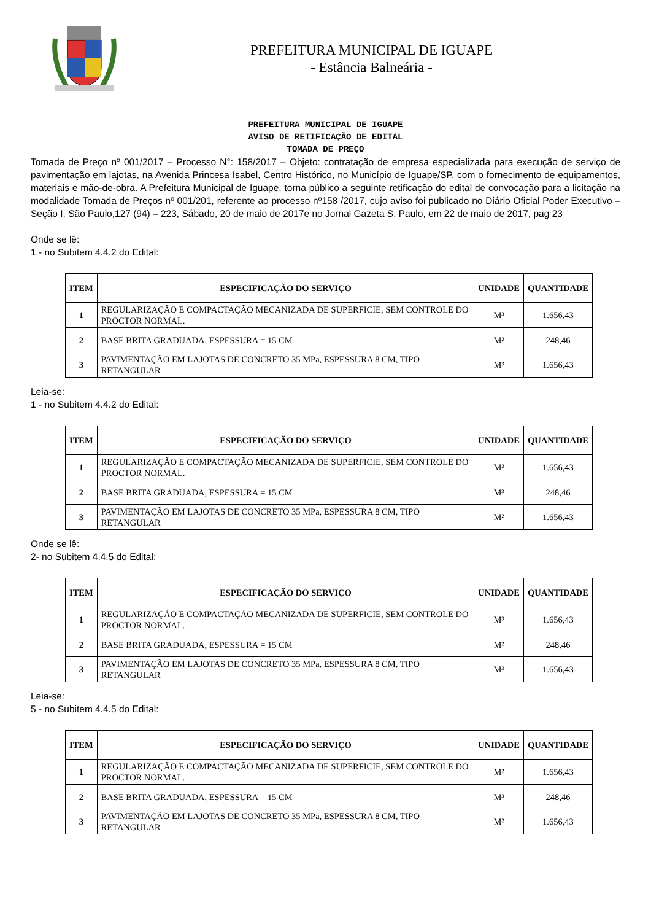PREFEITURA MUNICIPAL DE IGUAPE
- Estância Balneária -
PREFEITURA MUNICIPAL DE IGUAPE
AVISO DE RETIFICAÇÃO DE EDITAL
TOMADA DE PREÇO
Tomada de Preço nº 001/2017 – Processo N°: 158/2017 – Objeto: contratação de empresa especializada para execução de serviço de pavimentação em lajotas, na Avenida Princesa Isabel, Centro Histórico, no Município de Iguape/SP, com o fornecimento de equipamentos, materiais e mão-de-obra. A Prefeitura Municipal de Iguape, torna público a seguinte retificação do edital de convocação para a licitação na modalidade Tomada de Preços nº 001/201, referente ao processo nº158 /2017, cujo aviso foi publicado no Diário Oficial Poder Executivo – Seção I, São Paulo,127 (94) – 223, Sábado, 20 de maio de 2017e no Jornal Gazeta S. Paulo, em 22 de maio de 2017, pag 23
Onde se lê:
1 - no Subitem 4.4.2 do Edital:
| ITEM | ESPECIFICAÇÃO DO SERVIÇO | UNIDADE | QUANTIDADE |
| --- | --- | --- | --- |
| 1 | REGULARIZAÇÃO E COMPACTAÇÃO MECANIZADA DE SUPERFICIE, SEM CONTROLE DO PROCTOR NORMAL. | M³ | 1.656,43 |
| 2 | BASE BRITA GRADUADA, ESPESSURA = 15 CM | M² | 248,46 |
| 3 | PAVIMENTAÇÃO EM LAJOTAS DE CONCRETO 35 MPa, ESPESSURA 8 CM, TIPO RETANGULAR | M³ | 1.656,43 |
Leia-se:
1 - no Subitem 4.4.2 do Edital:
| ITEM | ESPECIFICAÇÃO DO SERVIÇO | UNIDADE | QUANTIDADE |
| --- | --- | --- | --- |
| 1 | REGULARIZAÇÃO E COMPACTAÇÃO MECANIZADA DE SUPERFICIE, SEM CONTROLE DO PROCTOR NORMAL. | M² | 1.656,43 |
| 2 | BASE BRITA GRADUADA, ESPESSURA = 15 CM | M³ | 248,46 |
| 3 | PAVIMENTAÇÃO EM LAJOTAS DE CONCRETO 35 MPa, ESPESSURA 8 CM, TIPO RETANGULAR | M² | 1.656,43 |
Onde se lê:
2- no Subitem 4.4.5 do Edital:
| ITEM | ESPECIFICAÇÃO DO SERVIÇO | UNIDADE | QUANTIDADE |
| --- | --- | --- | --- |
| 1 | REGULARIZAÇÃO E COMPACTAÇÃO MECANIZADA DE SUPERFICIE, SEM CONTROLE DO PROCTOR NORMAL. | M³ | 1.656,43 |
| 2 | BASE BRITA GRADUADA, ESPESSURA = 15 CM | M² | 248,46 |
| 3 | PAVIMENTAÇÃO EM LAJOTAS DE CONCRETO 35 MPa, ESPESSURA 8 CM, TIPO RETANGULAR | M³ | 1.656,43 |
Leia-se:
5 - no Subitem 4.4.5 do Edital:
| ITEM | ESPECIFICAÇÃO DO SERVIÇO | UNIDADE | QUANTIDADE |
| --- | --- | --- | --- |
| 1 | REGULARIZAÇÃO E COMPACTAÇÃO MECANIZADA DE SUPERFICIE, SEM CONTROLE DO PROCTOR NORMAL. | M² | 1.656,43 |
| 2 | BASE BRITA GRADUADA, ESPESSURA = 15 CM | M³ | 248,46 |
| 3 | PAVIMENTAÇÃO EM LAJOTAS DE CONCRETO 35 MPa, ESPESSURA 8 CM, TIPO RETANGULAR | M² | 1.656,43 |